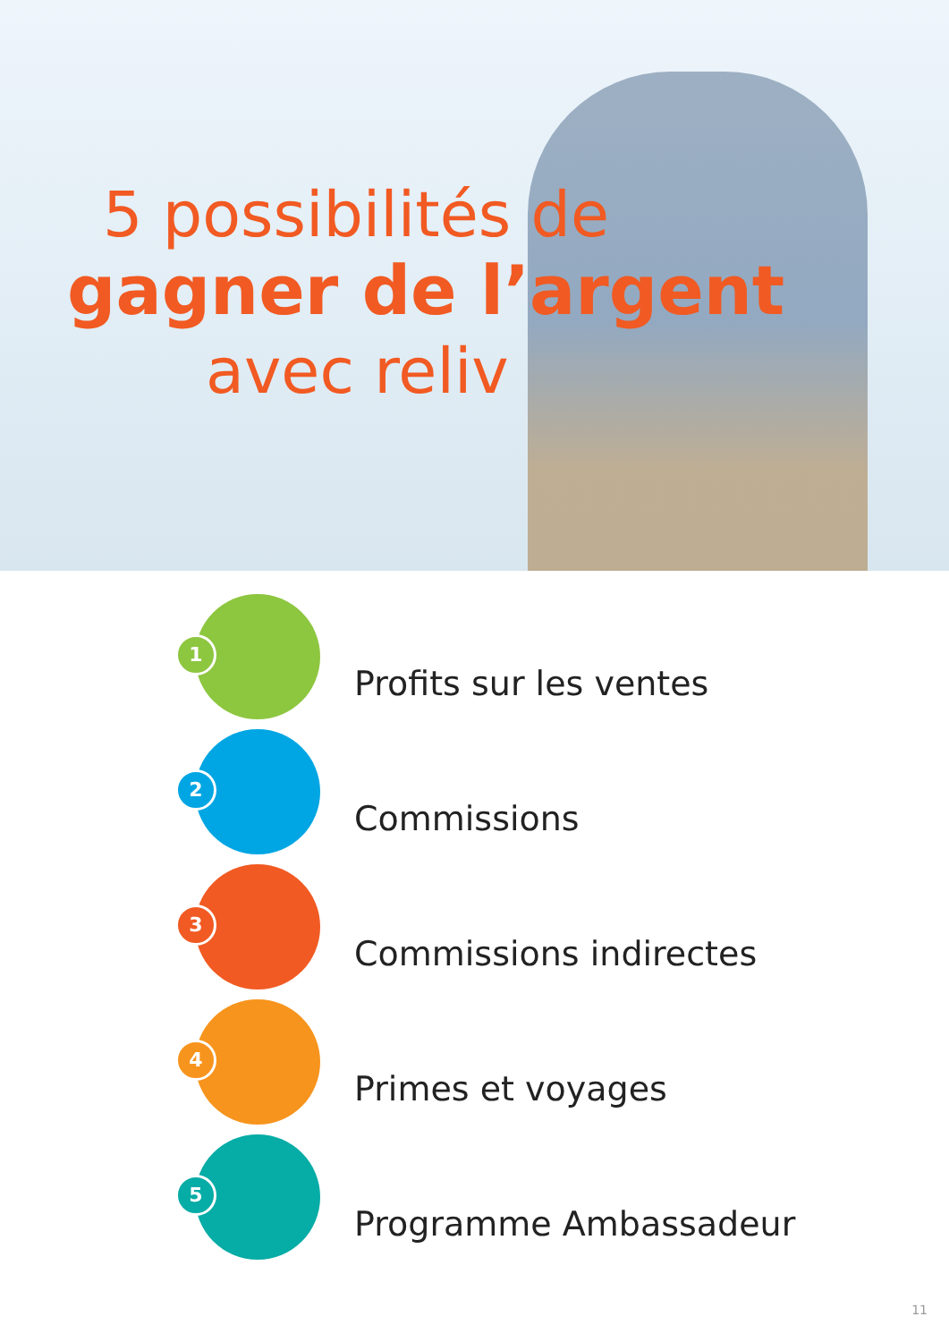5 possibilités de
gagner de l’argent
avec reliv
1
Profits sur les ventes
2
Commissions
3
Commissions indirectes
4
Primes et voyages
5
Programme Ambassadeur
11